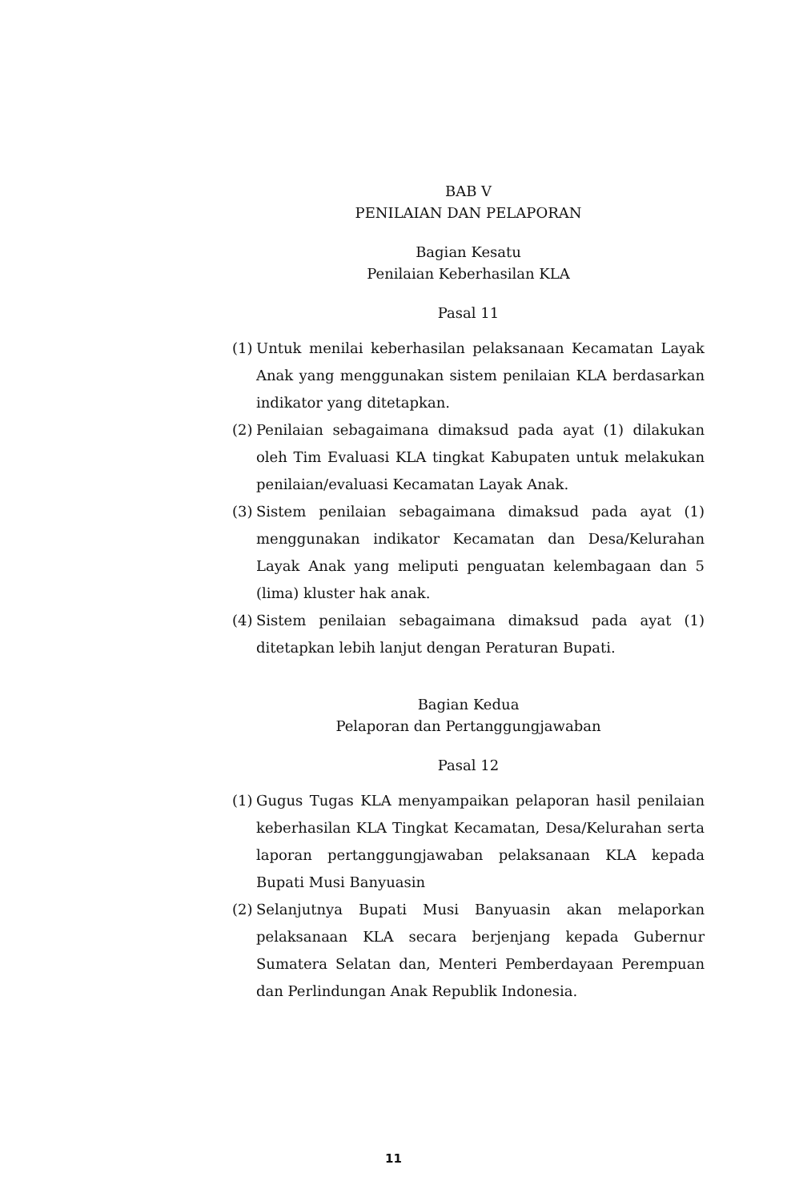BAB V
PENILAIAN DAN PELAPORAN
Bagian Kesatu
Penilaian Keberhasilan KLA
Pasal 11
(1) Untuk menilai keberhasilan pelaksanaan Kecamatan Layak Anak yang menggunakan sistem penilaian KLA berdasarkan indikator yang ditetapkan.
(2) Penilaian sebagaimana dimaksud pada ayat (1) dilakukan oleh Tim Evaluasi KLA tingkat Kabupaten untuk melakukan penilaian/evaluasi Kecamatan Layak Anak.
(3) Sistem penilaian sebagaimana dimaksud pada ayat (1) menggunakan indikator Kecamatan dan Desa/Kelurahan Layak Anak yang meliputi penguatan kelembagaan dan 5 (lima) kluster hak anak.
(4) Sistem penilaian sebagaimana dimaksud pada ayat (1) ditetapkan lebih lanjut dengan Peraturan Bupati.
Bagian Kedua
Pelaporan dan Pertanggungjawaban
Pasal 12
(1) Gugus Tugas KLA menyampaikan pelaporan hasil penilaian keberhasilan KLA Tingkat Kecamatan, Desa/Kelurahan serta laporan pertanggungjawaban pelaksanaan KLA kepada Bupati Musi Banyuasin
(2) Selanjutnya Bupati Musi Banyuasin akan melaporkan pelaksanaan KLA secara berjenjang kepada Gubernur Sumatera Selatan dan, Menteri Pemberdayaan Perempuan dan Perlindungan Anak Republik Indonesia.
11